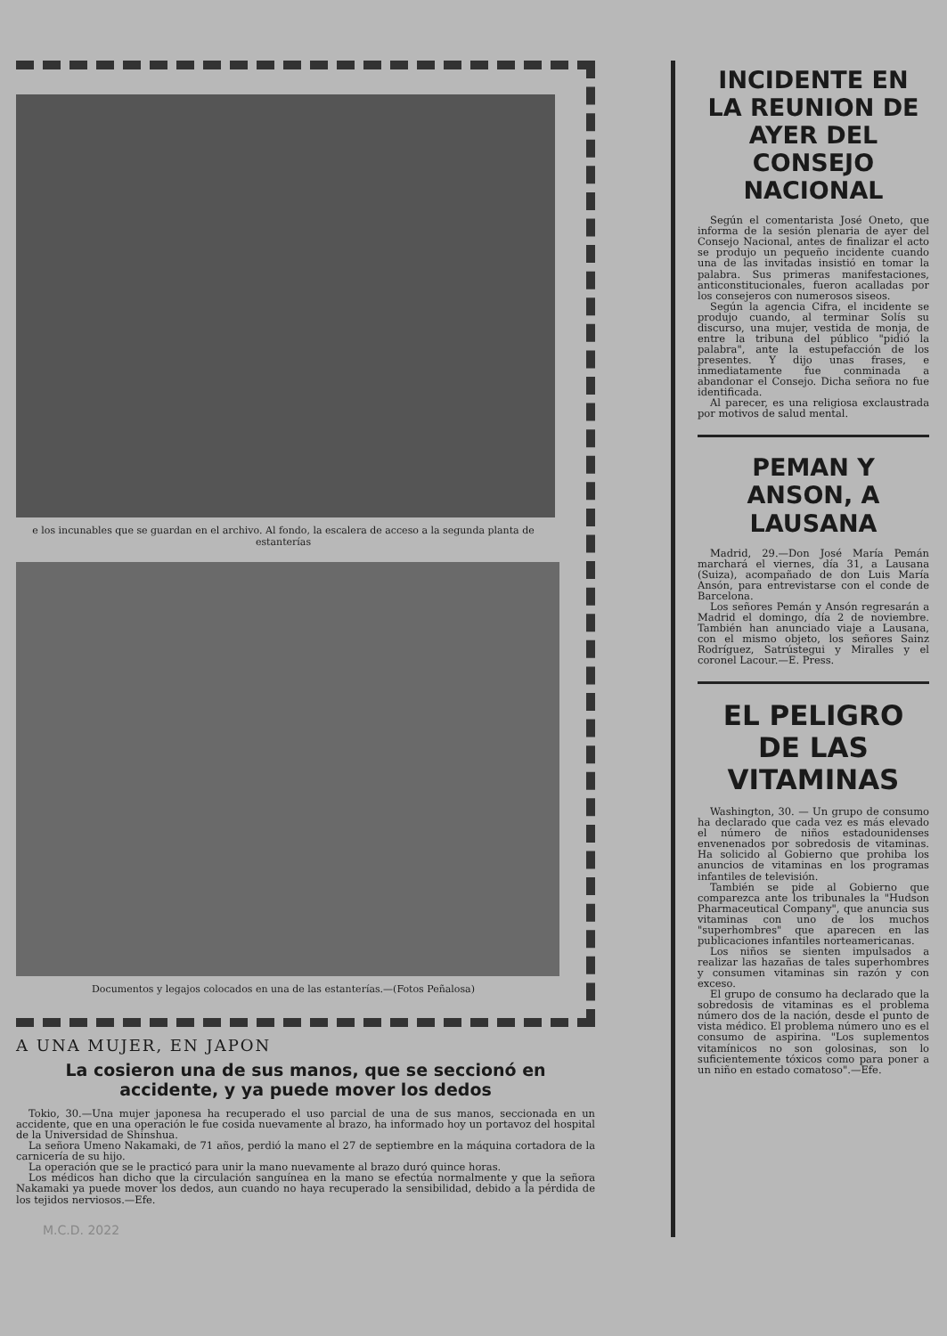e los incunables que se guardan en el archivo. Al fondo, la escalera de acceso a la segunda planta de estanterías
Documentos y legajos colocados en una de las estanterías.—(Fotos Peñalosa)
A UNA MUJER, EN JAPON
La cosieron una de sus manos, que se seccionó en accidente, y ya puede mover los dedos
Tokio, 30.—Una mujer japonesa ha recuperado el uso parcial de una de sus manos, seccionada en un accidente, que en una operación le fue cosida nuevamente al brazo, ha informado hoy un portavoz del hospital de la Universidad de Shinshua.
La señora Umeno Nakamaki, de 71 años, perdió la mano el 27 de septiembre en la máquina cortadora de la carnicería de su hijo.
La operación que se le practicó para unir la mano nuevamente al brazo duró quince horas.
Los médicos han dicho que la circulación sanguínea en la mano se efectúa normalmente y que la señora Nakamaki ya puede mover los dedos, aun cuando no haya recuperado la sensibilidad, debido a la pérdida de los tejidos nerviosos.—Efe.
M.C.D. 2022
INCIDENTE EN LA REUNION DE AYER DEL CONSEJO NACIONAL
Según el comentarista José Oneto, que informa de la sesión plenaria de ayer del Consejo Nacional, antes de finalizar el acto se produjo un pequeño incidente cuando una de las invitadas insistió en tomar la palabra. Sus primeras manifestaciones, anticonstitucionales, fueron acalladas por los consejeros con numerosos siseos.
Según la agencia Cifra, el incidente se produjo cuando, al terminar Solís su discurso, una mujer, vestida de monja, de entre la tribuna del público "pidió la palabra", ante la estupefacción de los presentes. Y dijo unas frases, e inmediatamente fue conminada a abandonar el Consejo. Dicha señora no fue identificada.
Al parecer, es una religiosa exclaustrada por motivos de salud mental.
PEMAN Y ANSON, A LAUSANA
Madrid, 29.—Don José María Pemán marchará el viernes, día 31, a Lausana (Suiza), acompañado de don Luis María Ansón, para entrevistarse con el conde de Barcelona.
Los señores Pemán y Ansón regresarán a Madrid el domingo, día 2 de noviembre. También han anunciado viaje a Lausana, con el mismo objeto, los señores Sainz Rodríguez, Satrústegui y Miralles y el coronel Lacour.—E. Press.
EL PELIGRO DE LAS VITAMINAS
Washington, 30. — Un grupo de consumo ha declarado que cada vez es más elevado el número de niños estadounidenses envenenados por sobredosis de vitaminas. Ha solicido al Gobierno que prohiba los anuncios de vitaminas en los programas infantiles de televisión.
También se pide al Gobierno que comparezca ante los tribunales la "Hudson Pharmaceutical Company", que anuncia sus vitaminas con uno de los muchos "superhombres" que aparecen en las publicaciones infantiles norteamericanas.
Los niños se sienten impulsados a realizar las hazañas de tales superhombres y consumen vitaminas sin razón y con exceso.
El grupo de consumo ha declarado que la sobredosis de vitaminas es el problema número dos de la nación, desde el punto de vista médico. El problema número uno es el consumo de aspirina. "Los suplementos vitamínicos no son golosinas, son lo suficientemente tóxicos como para poner a un niño en estado comatoso".—Efe.